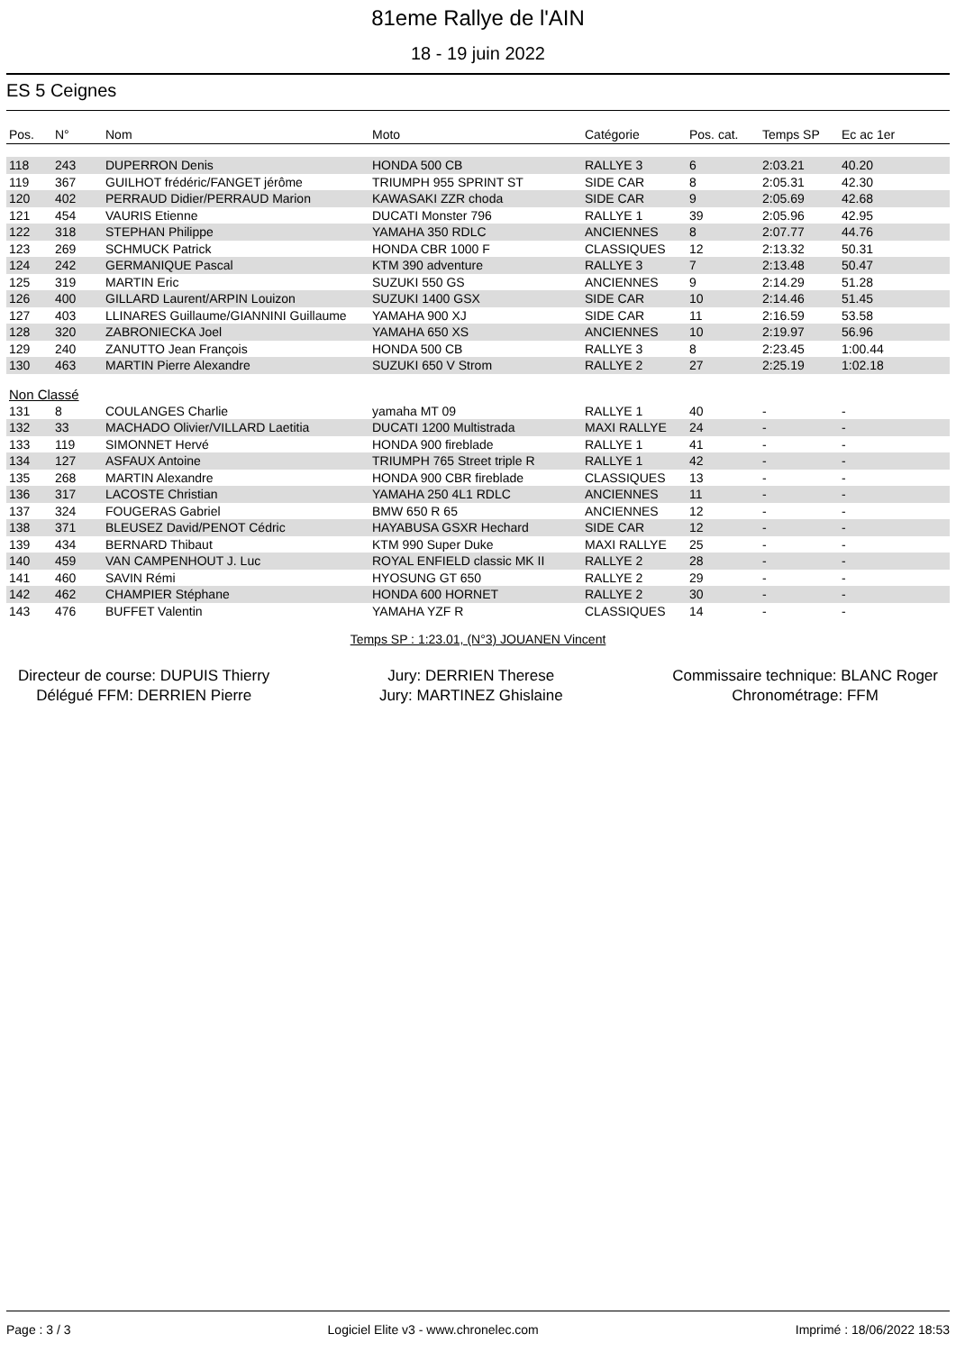81eme Rallye de l'AIN
18 - 19 juin 2022
ES 5 Ceignes
| Pos. | N° | Nom | Moto | Catégorie | Pos. cat. | Temps SP | Ec ac 1er |
| --- | --- | --- | --- | --- | --- | --- | --- |
| 118 | 243 | DUPERRON Denis | HONDA 500 CB | RALLYE 3 | 6 | 2:03.21 | 40.20 |
| 119 | 367 | GUILHOT frédéric/FANGET jérôme | TRIUMPH 955 SPRINT ST | SIDE CAR | 8 | 2:05.31 | 42.30 |
| 120 | 402 | PERRAUD Didier/PERRAUD Marion | KAWASAKI ZZR choda | SIDE CAR | 9 | 2:05.69 | 42.68 |
| 121 | 454 | VAURIS Etienne | DUCATI Monster 796 | RALLYE 1 | 39 | 2:05.96 | 42.95 |
| 122 | 318 | STEPHAN Philippe | YAMAHA 350 RDLC | ANCIENNES | 8 | 2:07.77 | 44.76 |
| 123 | 269 | SCHMUCK Patrick | HONDA CBR 1000 F | CLASSIQUES | 12 | 2:13.32 | 50.31 |
| 124 | 242 | GERMANIQUE Pascal | KTM 390 adventure | RALLYE 3 | 7 | 2:13.48 | 50.47 |
| 125 | 319 | MARTIN Eric | SUZUKI 550 GS | ANCIENNES | 9 | 2:14.29 | 51.28 |
| 126 | 400 | GILLARD Laurent/ARPIN Louizon | SUZUKI 1400 GSX | SIDE CAR | 10 | 2:14.46 | 51.45 |
| 127 | 403 | LLINARES Guillaume/GIANNINI Guillaume | YAMAHA 900 XJ | SIDE CAR | 11 | 2:16.59 | 53.58 |
| 128 | 320 | ZABRONIECKA Joel | YAMAHA 650 XS | ANCIENNES | 10 | 2:19.97 | 56.96 |
| 129 | 240 | ZANUTTO Jean François | HONDA 500 CB | RALLYE 3 | 8 | 2:23.45 | 1:00.44 |
| 130 | 463 | MARTIN Pierre Alexandre | SUZUKI 650 V Strom | RALLYE 2 | 27 | 2:25.19 | 1:02.18 |
| Non Classé | | | | | | | |
| 131 | 8 | COULANGES Charlie | yamaha MT 09 | RALLYE 1 | 40 | - | - |
| 132 | 33 | MACHADO Olivier/VILLARD Laetitia | DUCATI 1200 Multistrada | MAXI RALLYE | 24 | - | - |
| 133 | 119 | SIMONNET Hervé | HONDA 900 fireblade | RALLYE 1 | 41 | - | - |
| 134 | 127 | ASFAUX Antoine | TRIUMPH 765 Street triple R | RALLYE 1 | 42 | - | - |
| 135 | 268 | MARTIN Alexandre | HONDA 900 CBR fireblade | CLASSIQUES | 13 | - | - |
| 136 | 317 | LACOSTE Christian | YAMAHA 250 4L1 RDLC | ANCIENNES | 11 | - | - |
| 137 | 324 | FOUGERAS Gabriel | BMW 650 R 65 | ANCIENNES | 12 | - | - |
| 138 | 371 | BLEUSEZ David/PENOT Cédric | HAYABUSA GSXR Hechard | SIDE CAR | 12 | - | - |
| 139 | 434 | BERNARD Thibaut | KTM 990 Super Duke | MAXI RALLYE | 25 | - | - |
| 140 | 459 | VAN CAMPENHOUT J. Luc | ROYAL ENFIELD classic MK II | RALLYE 2 | 28 | - | - |
| 141 | 460 | SAVIN Rémi | HYOSUNG GT 650 | RALLYE 2 | 29 | - | - |
| 142 | 462 | CHAMPIER Stéphane | HONDA 600 HORNET | RALLYE 2 | 30 | - | - |
| 143 | 476 | BUFFET Valentin | YAMAHA YZF R | CLASSIQUES | 14 | - | - |
Temps SP : 1:23.01, (N°3) JOUANEN Vincent
Directeur de course: DUPUIS Thierry
Délégué FFM: DERRIEN Pierre
Jury: DERRIEN Therese
Jury: MARTINEZ Ghislaine
Commissaire technique: BLANC Roger
Chronométrage: FFM
Page : 3 / 3 Logiciel Elite v3 - www.chronelec.com Imprimé : 18/06/2022 18:53